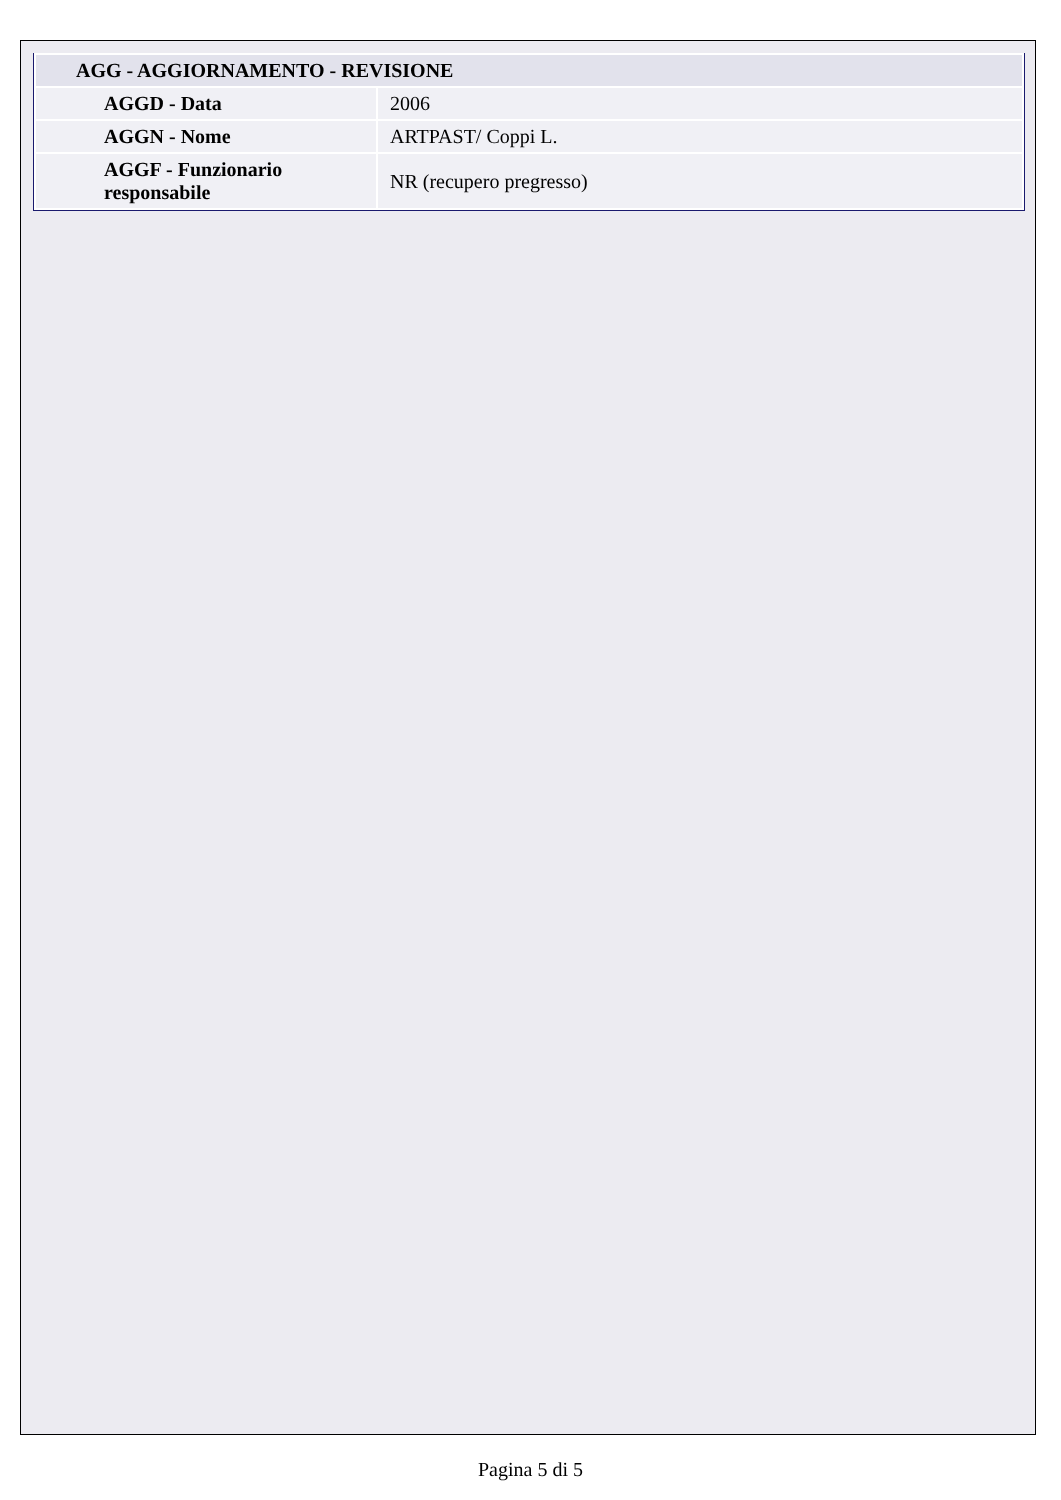| AGG - AGGIORNAMENTO - REVISIONE | |
| --- | --- |
| AGGD - Data | 2006 |
| AGGN - Nome | ARTPAST/ Coppi L. |
| AGGF - Funzionario responsabile | NR (recupero pregresso) |
Pagina 5 di 5